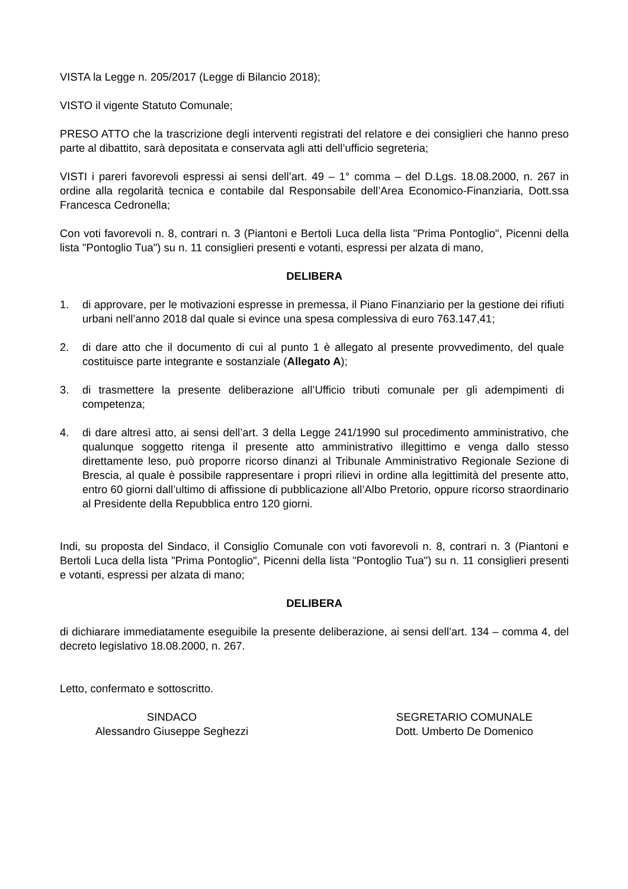VISTA la Legge n. 205/2017 (Legge di Bilancio 2018);
VISTO il vigente Statuto Comunale;
PRESO ATTO che la trascrizione degli interventi registrati del relatore e dei consiglieri che hanno preso parte al dibattito, sarà depositata e conservata agli atti dell’ufficio segreteria;
VISTI i pareri favorevoli espressi ai sensi dell’art. 49 – 1° comma – del D.Lgs. 18.08.2000, n. 267 in ordine alla regolarità tecnica e contabile dal Responsabile dell’Area Economico-Finanziaria, Dott.ssa Francesca Cedronella;
Con voti favorevoli n. 8, contrari n. 3 (Piantoni e Bertoli Luca della lista "Prima Pontoglio", Picenni della lista "Pontoglio Tua") su n. 11 consiglieri presenti e votanti, espressi per alzata di mano,
DELIBERA
1. di approvare, per le motivazioni espresse in premessa, il Piano Finanziario per la gestione dei rifiuti urbani nell’anno 2018 dal quale si evince una spesa complessiva di euro 763.147,41;
2. di dare atto che il documento di cui al punto 1 è allegato al presente provvedimento, del quale costituisce parte integrante e sostanziale (Allegato A);
3. di trasmettere la presente deliberazione all’Ufficio tributi comunale per gli adempimenti di competenza;
4. di dare altresì atto, ai sensi dell’art. 3 della Legge 241/1990 sul procedimento amministrativo, che qualunque soggetto ritenga il presente atto amministrativo illegittimo e venga dallo stesso direttamente leso, può proporre ricorso dinanzi al Tribunale Amministrativo Regionale Sezione di Brescia, al quale è possibile rappresentare i propri rilievi in ordine alla legittimità del presente atto, entro 60 giorni dall’ultimo di affissione di pubblicazione all’Albo Pretorio, oppure ricorso straordinario al Presidente della Repubblica entro 120 giorni.
Indi, su proposta del Sindaco, il Consiglio Comunale con voti favorevoli n. 8, contrari n. 3 (Piantoni e Bertoli Luca della lista "Prima Pontoglio", Picenni della lista "Pontoglio Tua") su n. 11 consiglieri presenti e votanti, espressi per alzata di mano;
DELIBERA
di dichiarare immediatamente eseguibile la presente deliberazione, ai sensi dell’art. 134 – comma 4, del decreto legislativo 18.08.2000, n. 267.
Letto, confermato e sottoscritto.
SINDACO
Alessandro Giuseppe Seghezzi
SEGRETARIO COMUNALE
Dott. Umberto De Domenico